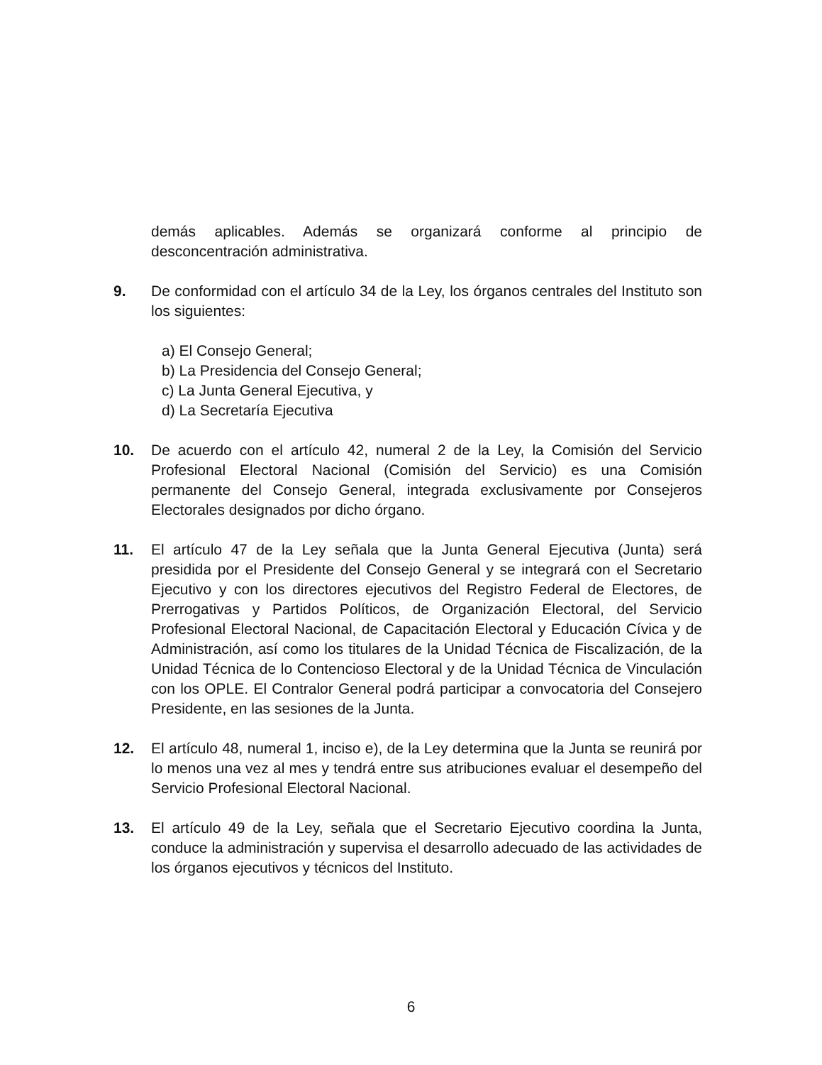demás aplicables. Además se organizará conforme al principio de desconcentración administrativa.
9. De conformidad con el artículo 34 de la Ley, los órganos centrales del Instituto son los siguientes:
a) El Consejo General;
b) La Presidencia del Consejo General;
c) La Junta General Ejecutiva, y
d) La Secretaría Ejecutiva
10. De acuerdo con el artículo 42, numeral 2 de la Ley, la Comisión del Servicio Profesional Electoral Nacional (Comisión del Servicio) es una Comisión permanente del Consejo General, integrada exclusivamente por Consejeros Electorales designados por dicho órgano.
11. El artículo 47 de la Ley señala que la Junta General Ejecutiva (Junta) será presidida por el Presidente del Consejo General y se integrará con el Secretario Ejecutivo y con los directores ejecutivos del Registro Federal de Electores, de Prerrogativas y Partidos Políticos, de Organización Electoral, del Servicio Profesional Electoral Nacional, de Capacitación Electoral y Educación Cívica y de Administración, así como los titulares de la Unidad Técnica de Fiscalización, de la Unidad Técnica de lo Contencioso Electoral y de la Unidad Técnica de Vinculación con los OPLE. El Contralor General podrá participar a convocatoria del Consejero Presidente, en las sesiones de la Junta.
12. El artículo 48, numeral 1, inciso e), de la Ley determina que la Junta se reunirá por lo menos una vez al mes y tendrá entre sus atribuciones evaluar el desempeño del Servicio Profesional Electoral Nacional.
13. El artículo 49 de la Ley, señala que el Secretario Ejecutivo coordina la Junta, conduce la administración y supervisa el desarrollo adecuado de las actividades de los órganos ejecutivos y técnicos del Instituto.
6